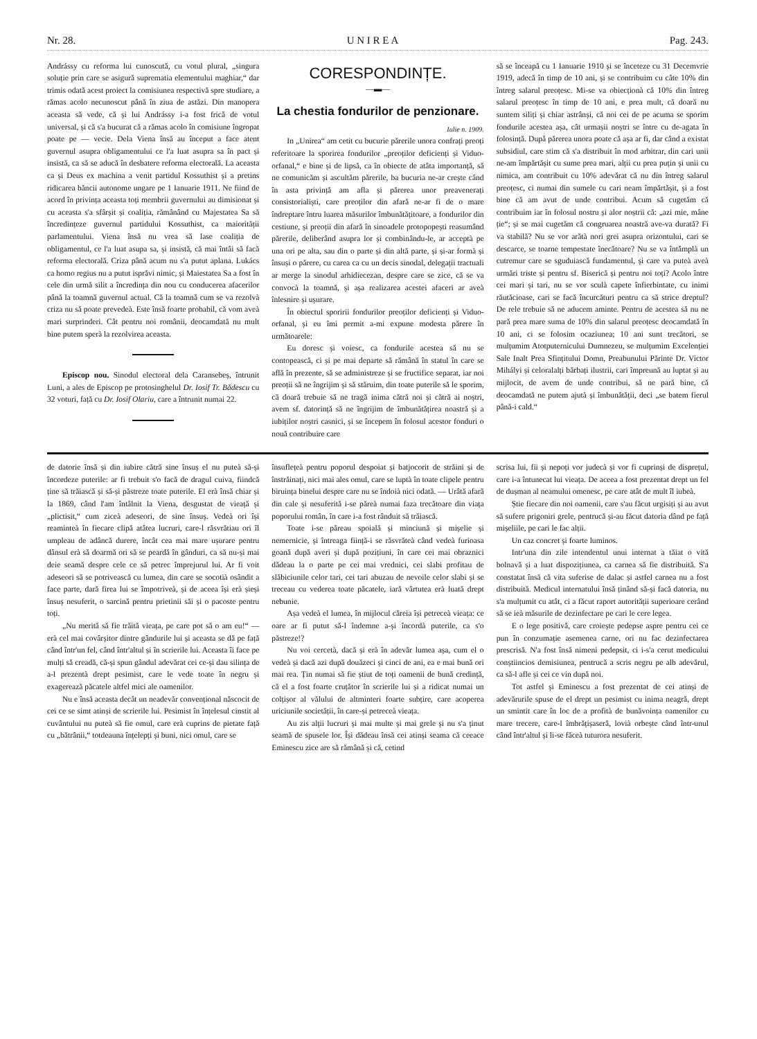Nr. 28. U N I R E A Pag. 243.
Andrássy cu reforma lui cunoscută, cu votul plural, „singura soluție prin care se asigură suprematia elementului maghiar,“ dar trimis odată acest proiect la comisiunea respectivă spre studiare, a rămas acolo necunoscut până în ziua de astăzi. Din manopera aceasta să vede, că și lui Andrássy i-a fost frică de votul universal, și că s'a bucurat că a rămas acolo în comisiune îngropat poate pe — vecie. Dela Viena însă au început a face atent guvernul asupra obligamentului ce l'a luat asupra sa în pact și insistă, ca să se aducă în desbatere reforma electorală. La aceasta ca și Deus ex machina a venit partidul Kossuthist și a pretins ridicarea băncii autonome ungare pe 1 Ianuarie 1911. Ne fiind de acord în privința aceasta toți membrii guvernului au dimisionat și cu aceasta s'a sfârșit și coaliția, rămânând cu Majestatea Sa să încredințeze guvernul partidului Kossuthist, ca maiorității parlamentului. Viena însă nu vrea să lase coaliția de obligamentul, ce l'a luat asupa sa, și insistă, că mai întâi să facă reforma electorală. Criza până acum nu s'a putut aplana. Lukács ca homo regius nu a putut isprăvi nimic, și Maiestatea Sa a fost în cele din urmă silit a încredința din nou cu conducerea afacerilor până la toamnă guvernul actual. Că la toamnă cum se va rezolvà criza nu să poate prevedeà. Este însă foarte probabil, că vom aveà mari surprinderi. Cât pentru noi românii, deocamdată nu mult bine putem sperà la rezolvirea aceasta.
Episcop nou. Sinodul electoral dela Caransebeș, întrunit Luni, a ales de Episcop pe protosinghelul Dr. Iosif Tr. Bădescu cu 32 voturi, față cu Dr. Iosif Olariu, care a întrunit numai 22.
CORESPONDINȚE.
—▬—
La chestia fondurilor de penzionare.
Iulie n. 1909.
In „Unirea“ am cetit cu bucurie părerile unora confrați preoți referitoare la sporirea fondurilor „preoților deficienți și Viduo-orfanal,“ e bine și de lipsă, ca în obiecte de atâta importanță, să ne comunicăm și ascultăm părerile, ba bucuria ne-ar crește când în asta privință am afla și părerea unor preavenerați consistorialiști, care preoților din afară ne-ar fi de o mare îndreptare întru luarea măsurilor îmbunătățitoare, a fondurilor din cestiune, și preoții din afară în sinoadele protopopești reasumând părerile, deliberând asupra lor și combinându-le, ar acceptà pe una ori pe alta, sau din o parte și din altă parte, și și-ar formà și însuși o părere, cu carea ca cu un decis sinodal, delegații tractuali ar merge la sinodul arhidiecezan, despre care se zice, că se va convocà la toamnă, și așa realizarea acestei afaceri ar aveà înlesnire și ușurare.
În obiectul sporirii fondurilor preoților deficienți și Viduo-orfanal, și eu îmi permit a-mi expune modesta părere în următoarele:
Eu doresc și voiesc, ca fondurile acestea să nu se contopească, ci și pe mai departe să rămână în statul în care se află în prezente, să se administreze și se fructifice separat, iar noi preoții să ne îngrijim și să stăruim, din toate puterile să le sporim, că doară trebuie să ne tragă inima cătră noi și cătră ai noștri, avem sf. datorință să ne îngrijim de îmbunătățirea noastră și a iubiților noștri casnici, și se începem în folosul acestor fonduri o nouă contribuire care
să se înceapă cu 1 Ianuarie 1910 și se înceteze cu 31 Decemvrie 1919, adecă în timp de 10 ani, și se contribuim cu câte 10% din întreg salarul preoțesc. Mi-se va obiecționà că 10% din întreg salarul preoțesc în timp de 10 ani, e prea mult, că doară nu suntem siliți și chiar astrânși, că noi cei de pe acuma se sporim fondurile acestea așa, cât urmașii noștri se între cu de-agata în folosință. După părerea unora poate că așa ar fi, dar când a existat subsidiul, care stim că s'a distribuit în mod arbitrar, din cari unii ne-am împărtășit cu sume prea mari, alții cu prea puțin și unii cu nimica, am contribuit cu 10% adevărat că nu din întreg salarul preoțesc, ci numai din sumele cu cari neam împărtășit, și a fost bine că am avut de unde contribui. Acum să cugetăm că contribuim iar în folosul nostru și alor noștrii că: „azi mie, mâne ție“; și se mai cugetăm că congruarea noastră ave-va durată? Fi va stabilă? Nu se vor arătà nori grei asupra orizontului, cari se descarce, se toarne tempestate înecătoare? Nu se va întâmplà un cutremur care se sguduiască fundamentul, și care va puteà aveà urmări triste și pentru sf. Biserică și pentru noi toți? Acolo între cei mari și tari, nu se vor sculà capete înfierbintate, cu inimi răutăcioase, cari se facă încurcături pentru ca să strice dreptul? De rele trebuie să ne aducem aminte. Pentru de acestea să nu ne pară prea mare suma de 10% din salarul preoțesc deocamdată în 10 ani, ci se folosim ocaziunea; 10 ani sunt trecători, se mulțumim Atotputernicului Dumnezeu, se mulțumim Excelenției Sale Inalt Prea Sfințitului Domn, Preabunului Părinte Dr. Victor Mihályi și celoralalți bărbați ilustrii, cari împreună au luptat și au mijlocit, de avem de unde contribui, să ne pară bine, că deocamdată ne putem ajutà și îmbunătății, deci „se batem fierul până-i cald.“
de datorie însă și din iubire cătră sine însuș el nu puteà să-și încordeze puterile: ar fi trebuit s'o facă de dragul cuiva, fiindcă ține să trăiască și să-și păstreze toate puterile. El erà însă chiar și la 1869, când l'am întâlnit la Viena, desgustat de vieață și „plictisit,“ cum ziceà adeseori, de sine însuș. Vedeà ori își reaminteà în fiecare clipă atâtea lucruri, care-l răsvrătiau ori îl umpleau de adâncă durere, încât cea mai mare ușurare pentru dânsul erà să doarmă ori să se peardă în gânduri, ca să nu-și mai deie seamă despre cele ce să petrec împrejurul lui. Ar fi voit adeseori să se potrivească cu lumea, din care se socotià osândit a face parte, dară firea lui se împotriveà, și de aceea își erà șieși însuș nesuferit, o sarcină pentru prietinii săi și o pacoste pentru toți.
„Nu merită să fie trăită vieața, pe care pot să o am eu!“ — erà cel mai covârșitor dintre gândurile lui și aceasta se dă pe față când într'un fel, când într'altul și în scrierile lui. Aceasta îi face pe mulți să creadă, că-și spun gândul adevărat cei ce-și dau silința de a-l prezentà drept pesimist, care le vede toate în negru și exagerează păcatele altfel mici ale oamenilor.
Nu e însă aceasta decât un neadevăr convențional născocit de cei ce se simt atinși de scrierile lui. Pesimist în înțelesul cinstit al cuvântului nu puteà să fie omul, care erà cuprins de pietate față cu „bătrânii,“ totdeauna înțelepți și buni, nici omul, care se
însuflețeà pentru poporul despoiat și batjocorit de străini și de înstrăinați, nici mai ales omul, care se luptà în toate clipele pentru biruința binelui despre care nu se îndoià nici odată. — Urâtă afară din cale și nesuferită i-se păreà numai faza trecătoare din viața poporului român, în care i-a fost rânduit să trăiască.
Toate i-se păreau spoială și minciună și mișelie și nemernicie, și întreaga ființă-i se răsvrăteà când vedeà furioasa goană după averi și după pozițiuni, în care cei mai obraznici dădeau la o parte pe cei mai vrednici, cei slabi profitau de slăbiciunile celor tari, cei tari abuzau de nevoile celor slabi și se treceau cu vederea toate păcatele, iară vârtutea erà luată drept nebunie.
Așa vedeà el lumea, în mijlocul căreia își petreceà vieața: ce oare ar fi putut să-l îndemne a-și încordà puterile, ca s'o păstreze!?
Nu voi cercetà, dacă și erà în adevăr lumea așa, cum el o vedeà și dacă azi după douăzeci și cinci de ani, ea e mai bună ori mai rea. Țin numai să fie știut de toți oamenii de bună credință, că el a fost foarte cruțător în scrierile lui și a ridicat numai un colțișor al vălului de altminteri foarte subțire, care acoperea uriciunile societății, în care-și petreceà vieața.
Au zis alții lucruri și mai multe și mai grele și nu s'a ținut seamă de spusele lor. Își dădeau însă cei atinși seama că ceeace Eminescu zice are să rămână și că, cetind
scrisa lui, fii și nepoți vor judecà și vor fi cuprinși de disprețul, care i-a întunecat lui vieața. De aceea a fost prezentat drept un fel de dușman al neamului omenesc, pe care atât de mult îl iubeà.
Știe fiecare din noi oamenii, care s'au făcut urgisiți și au avut să sufere prigoniri grele, pentrucă și-au făcut datoria dând pe față mișeliile, pe cari le fac alții.
Un caz concret și foarte luminos.
Intr'una din zile intendentul unui internat a tăiat o vită bolnavă și a luat dispozițiunea, ca carnea să fie distribuită. S'a constatat însă că vita suferise de dalac și astfel carnea nu a fost distribuită. Medicul internatului însă ținând să-și facă datoria, nu s'a mulțumit cu atât, ci a făcut raport autorității superioare cerând să se ieà măsurile de dezinfectare pe cari le cere legea.
E o lege positivă, care croiește pedepse aspre pentru cei ce pun în conzumație asemenea carne, ori nu fac dezinfectarea prescrisă. N'a fost însă nimeni pedepsit, ci i-s'a cerut medicului conștiincios demisiunea, pentrucă a scris negru pe alb adevărul, ca să-l afle și cei ce vin după noi.
Tot astfel și Eminescu a fost prezentat de cei atinși de adevărurile spuse de el drept un pesimist cu inima neagră, drept un smintit care în loc de a profità de bunăvoința oamenilor cu mare trecere, care-l îmbrățișaseră, lovià orbește când într-unul când într'altul și li-se făceà tuturora nesuferit.